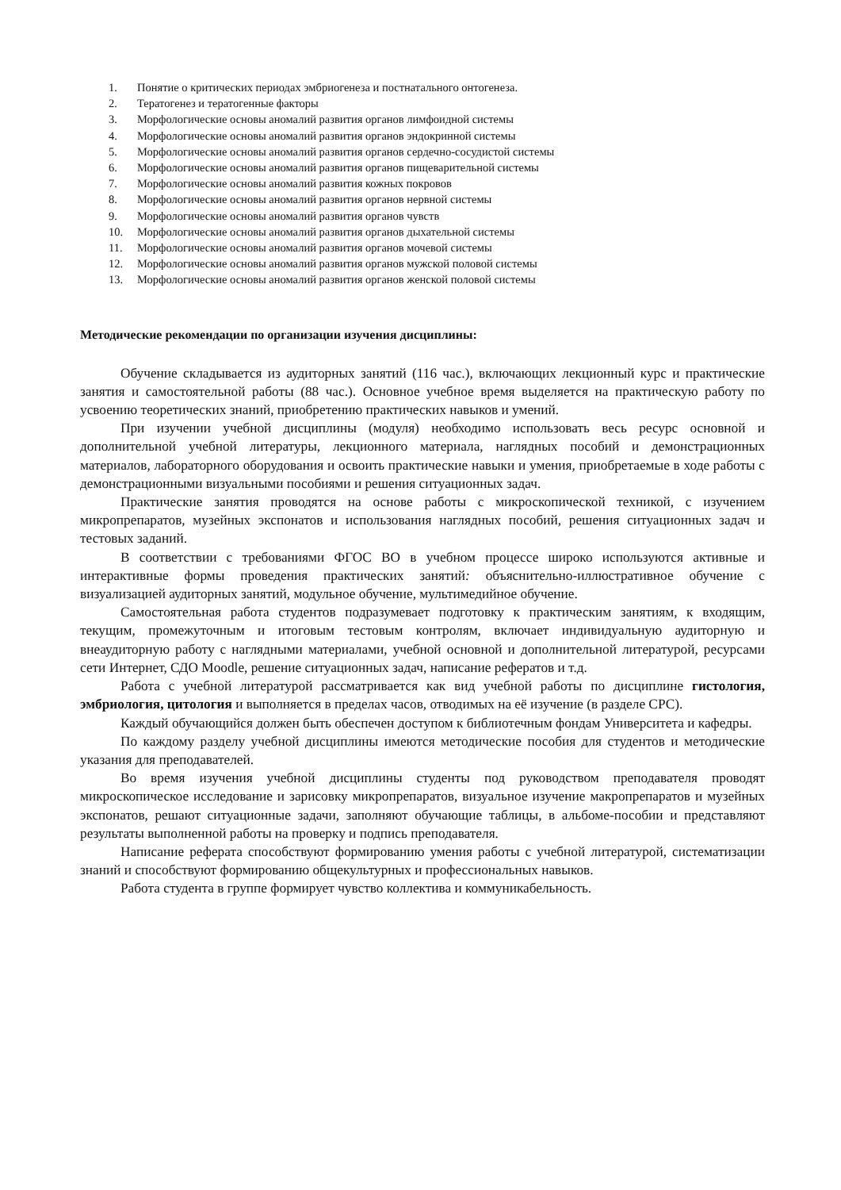1. Понятие о критических периодах эмбриогенеза и постнатального онтогенеза.
2. Тератогенез и тератогенные факторы
3. Морфологические основы аномалий развития органов лимфоидной системы
4. Морфологические основы аномалий развития органов эндокринной системы
5. Морфологические основы аномалий развития органов сердечно-сосудистой системы
6. Морфологические основы аномалий развития органов пищеварительной системы
7. Морфологические основы аномалий развития кожных покровов
8. Морфологические основы аномалий развития органов нервной системы
9. Морфологические основы аномалий развития органов чувств
10. Морфологические основы аномалий развития органов дыхательной системы
11. Морфологические основы аномалий развития органов мочевой системы
12. Морфологические основы аномалий развития органов мужской половой системы
13. Морфологические основы аномалий развития органов женской половой системы
Методические рекомендации по организации изучения дисциплины:
Обучение складывается из аудиторных занятий (116 час.), включающих лекционный курс и практические занятия и самостоятельной работы (88 час.). Основное учебное время выделяется на практическую работу по усвоению теоретических знаний, приобретению практических навыков и умений.
При изучении учебной дисциплины (модуля) необходимо использовать весь ресурс основной и дополнительной учебной литературы, лекционного материала, наглядных пособий и демонстрационных материалов, лабораторного оборудования и освоить практические навыки и умения, приобретаемые в ходе работы с демонстрационными визуальными пособиями и решения ситуационных задач.
Практические занятия проводятся на основе работы с микроскопической техникой, с изучением микропрепаратов, музейных экспонатов и использования наглядных пособий, решения ситуационных задач и тестовых заданий.
В соответствии с требованиями ФГОС ВО в учебном процессе широко используются активные и интерактивные формы проведения практических занятий: объяснительно-иллюстративное обучение с визуализацией аудиторных занятий, модульное обучение, мультимедийное обучение.
Самостоятельная работа студентов подразумевает подготовку к практическим занятиям, к входящим, текущим, промежуточным и итоговым тестовым контролям, включает индивидуальную аудиторную и внеаудиторную работу с наглядными материалами, учебной основной и дополнительной литературой, ресурсами сети Интернет, СДО Moodle, решение ситуационных задач, написание рефератов и т.д.
Работа с учебной литературой рассматривается как вид учебной работы по дисциплине гистология, эмбриология, цитология и выполняется в пределах часов, отводимых на её изучение (в разделе СРС).
Каждый обучающийся должен быть обеспечен доступом к библиотечным фондам Университета и кафедры.
По каждому разделу учебной дисциплины имеются методические пособия для студентов и методические указания для преподавателей.
Во время изучения учебной дисциплины студенты под руководством преподавателя проводят микроскопическое исследование и зарисовку микропрепаратов, визуальное изучение макропрепаратов и музейных экспонатов, решают ситуационные задачи, заполняют обучающие таблицы, в альбоме-пособии и представляют результаты выполненной работы на проверку и подпись преподавателя.
Написание реферата способствуют формированию умения работы с учебной литературой, систематизации знаний и способствуют формированию общекультурных и профессиональных навыков.
Работа студента в группе формирует чувство коллектива и коммуникабельность.